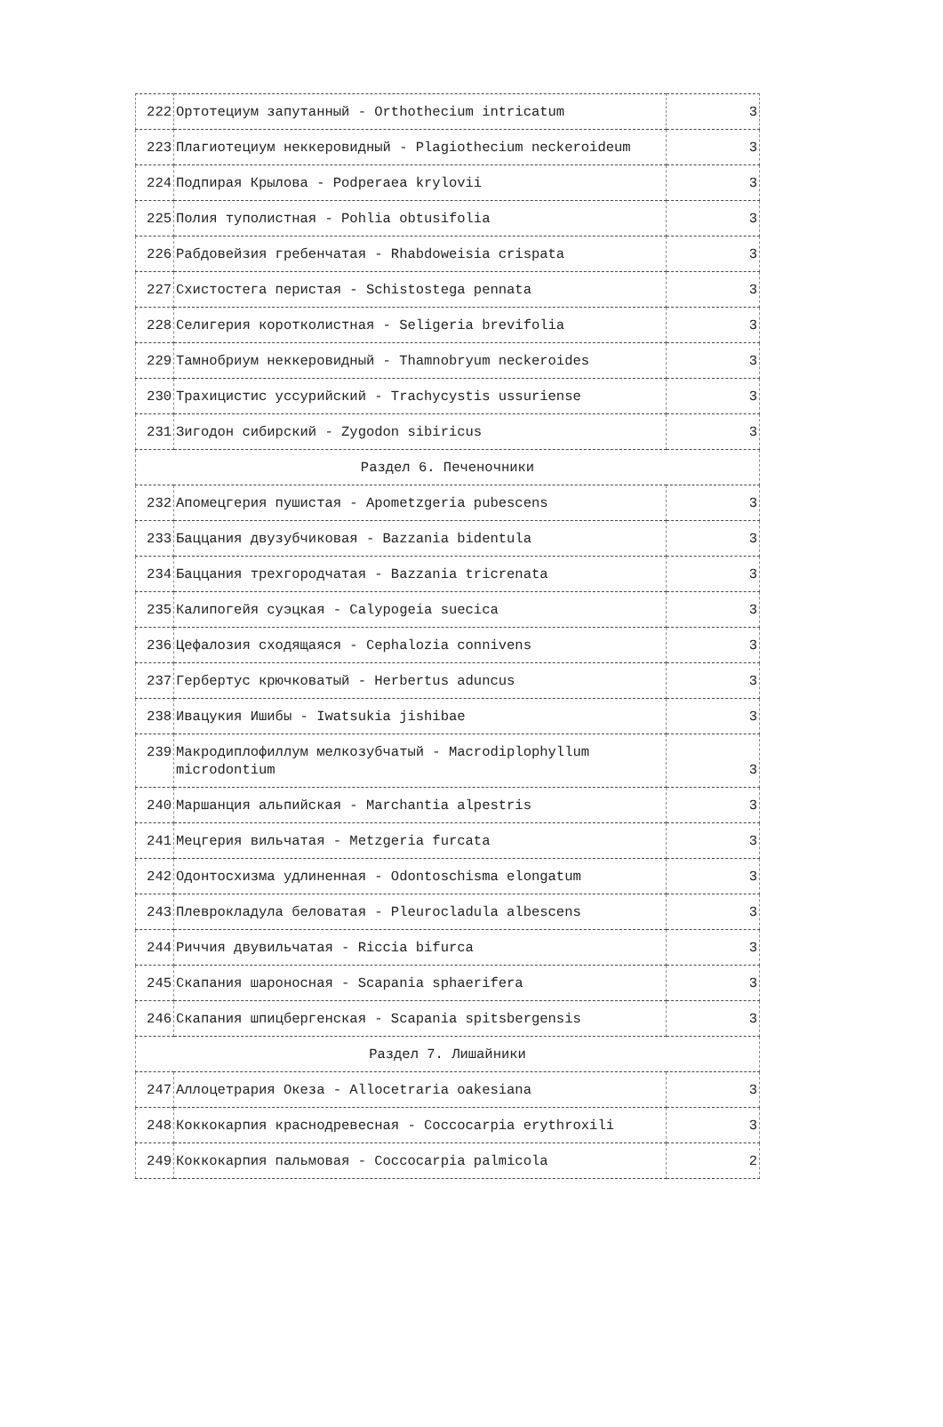| 222 | Ортотециум запутанный - Orthothecium intricatum | 3 |
| 223 | Плагиотециум неккеровидный - Plagiothecium neckeroideum | 3 |
| 224 | Подпирая Крылова - Podperaea krylovii | 3 |
| 225 | Полия туполистная - Pohlia obtusifolia | 3 |
| 226 | Рабдовейзия гребенчатая - Rhabdoweisia crispata | 3 |
| 227 | Схистостега перистая - Schistostega pennata | 3 |
| 228 | Селигерия коротколистная - Seligeria brevifolia | 3 |
| 229 | Тамнобриум неккеровидный - Thamnobryum neckeroides | 3 |
| 230 | Трахицистис уссурийский - Trachycystis ussuriense | 3 |
| 231 | Зигодон сибирский - Zygodon sibiricus | 3 |
| Раздел 6. Печеночники | | |
| 232 | Апомецгерия пушистая - Apometzgeria pubescens | 3 |
| 233 | Баццания двузубчиковая - Bazzania bidentula | 3 |
| 234 | Баццания трехгородчатая - Bazzania tricrenata | 3 |
| 235 | Калипогейя суэцкая - Calypogeia suecica | 3 |
| 236 | Цефалозия сходящаяся - Cephalozia connivens | 3 |
| 237 | Гербертус крючковатый - Herbertus aduncus | 3 |
| 238 | Ивацукия Ишибы - Iwatsukia jishibae | 3 |
| 239 | Макродиплофиллум мелкозубчатый - Macrodiplophyllum microdontium | 3 |
| 240 | Маршанция альпийская - Marchantia alpestris | 3 |
| 241 | Мецгерия вильчатая - Metzgeria furcata | 3 |
| 242 | Одонтосхизма удлиненная - Odontoschisma elongatum | 3 |
| 243 | Плеврокладула беловатая - Pleurocladula albescens | 3 |
| 244 | Риччия двувильчатая - Riccia bifurca | 3 |
| 245 | Скапания шароносная - Scapania sphaerifera | 3 |
| 246 | Скапания шпицбергенская - Scapania spitsbergensis | 3 |
| Раздел 7. Лишайники | | |
| 247 | Аллоцетрария Океза - Allocetraria oakesiana | 3 |
| 248 | Коккокарпия краснодревесная - Coccocarpia erythroxili | 3 |
| 249 | Коккокарпия пальмовая - Coccocarpia palmicola | 2 |